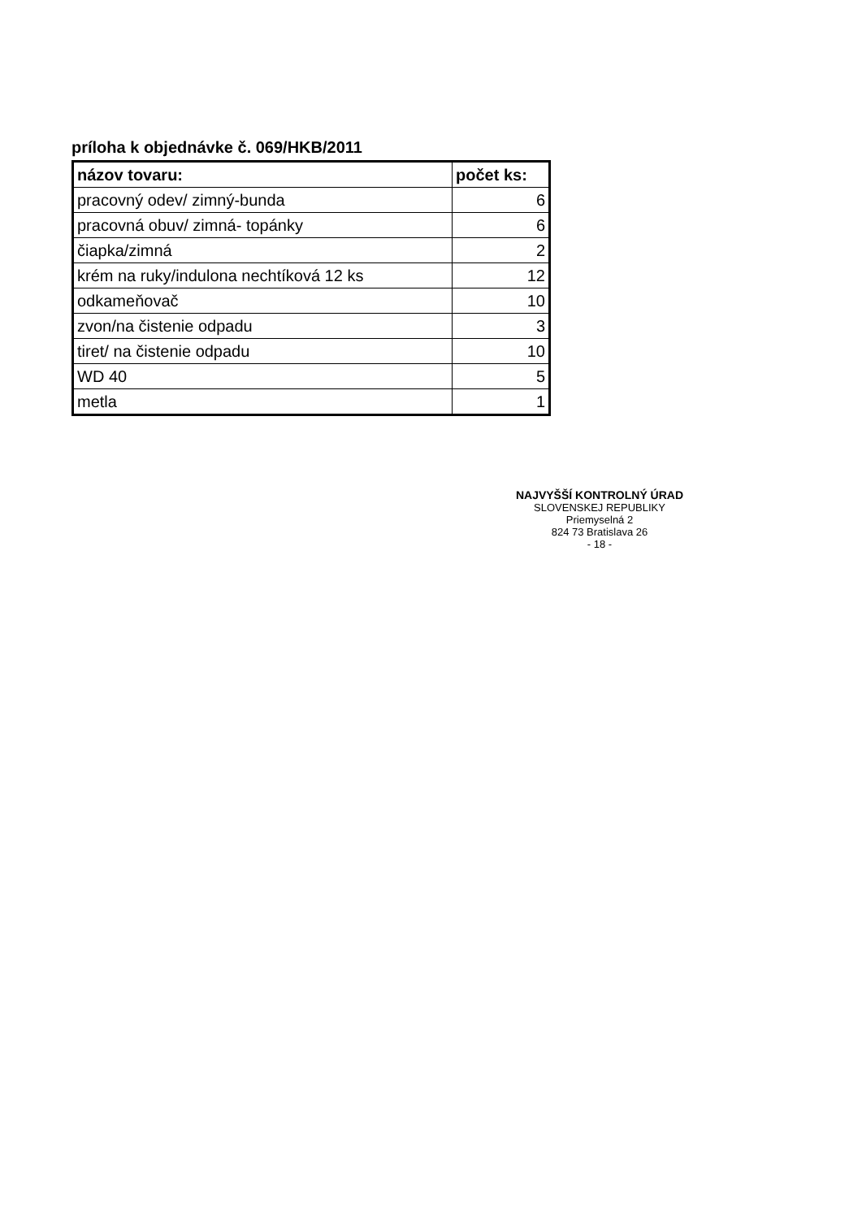príloha k objednávke č. 069/HKB/2011
| názov tovaru: | počet ks: |
| --- | --- |
| pracovný odev/ zimný-bunda | 6 |
| pracovná obuv/ zimná- topánky | 6 |
| čiapka/zimná | 2 |
| krém na ruky/indulona nechtíková 12 ks | 12 |
| odkameňovač | 10 |
| zvon/na čistenie odpadu | 3 |
| tiret/ na čistenie odpadu | 10 |
| WD 40 | 5 |
| metla | 1 |
NAJVYŠŠÍ KONTROLNÝ ÚRAD
SLOVENSKEJ REPUBLIKY
Priemyselná 2
824 73 Bratislava 26
- 18 -